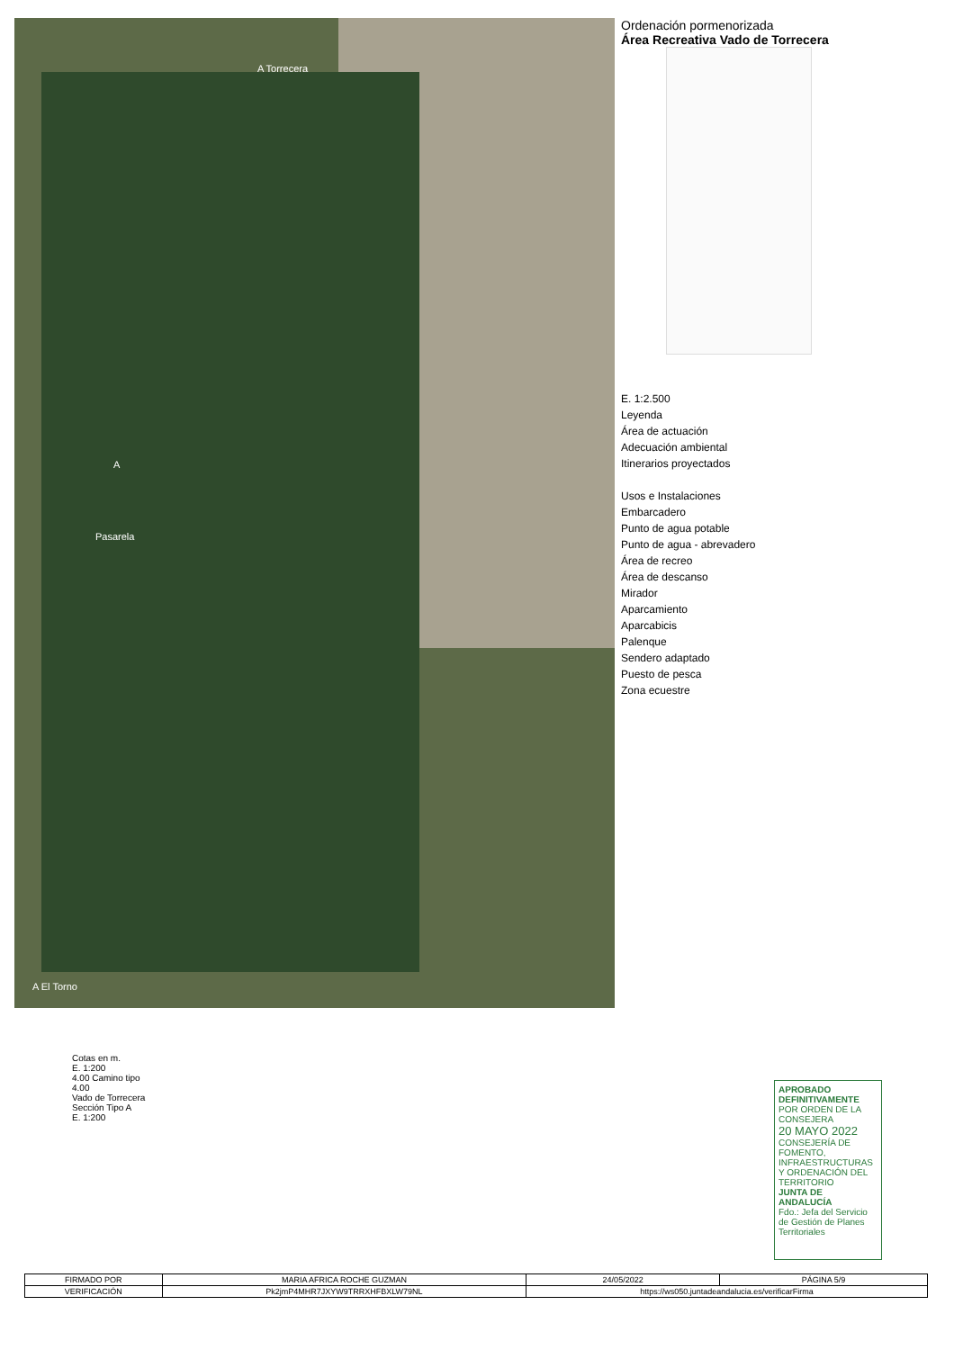A Torrecera
Pasarela
A
A El Torno
Ordenación pormenorizada
Área Recreativa Vado de Torrecera
E. 1:2.500
Leyenda
Área de actuación
Adecuación ambiental
Itinerarios proyectados
Usos e Instalaciones
Embarcadero
Punto de agua potable
Punto de agua - abrevadero
Área de recreo
Área de descanso
Mirador
Aparcamiento
Aparcabicis
Palenque
Sendero adaptado
Puesto de pesca
Zona ecuestre
Cotas en m.
E. 1:200
4.00 Camino tipo
4.00
Vado de Torrecera
Sección Tipo A
E. 1:200
APROBADO DEFINITIVAMENTE
POR ORDEN DE LA CONSEJERA
20 MAYO 2022
CONSEJERÍA DE FOMENTO, INFRAESTRUCTURAS Y ORDENACIÓN DEL TERRITORIO
JUNTA DE ANDALUCÍA
Fdo.: Jefa del Servicio de Gestión de Planes Territoriales
| FIRMADO POR | MARIA AFRICA ROCHE GUZMAN | | 24/05/2022 | PÁGINA 5/9 |
| VERIFICACIÓN | Pk2jmP4MHR7JXYW9TRRXHFBXLW79NL | https://ws050.juntadeandalucia.es/verificarFirma | | |